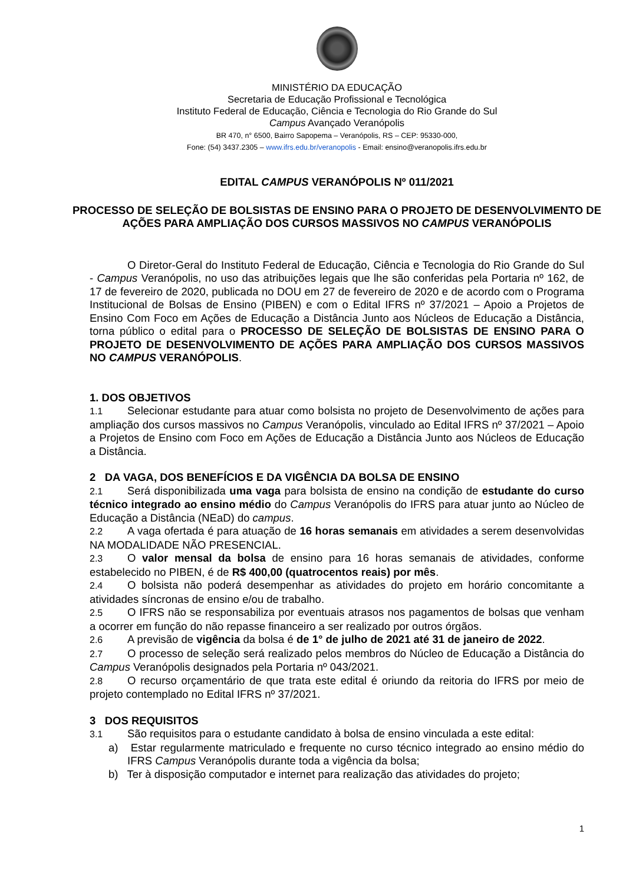MINISTÉRIO DA EDUCAÇÃO
Secretaria de Educação Profissional e Tecnológica
Instituto Federal de Educação, Ciência e Tecnologia do Rio Grande do Sul
Campus Avançado Veranópolis
BR 470, n° 6500, Bairro Sapopema – Veranópolis, RS – CEP: 95330-000,
Fone: (54) 3437.2305 – www.ifrs.edu.br/veranopolis - Email: ensino@veranopolis.ifrs.edu.br
EDITAL CAMPUS VERANÓPOLIS Nº 011/2021
PROCESSO DE SELEÇÃO DE BOLSISTAS DE ENSINO PARA O PROJETO DE DESENVOLVIMENTO DE AÇÕES PARA AMPLIAÇÃO DOS CURSOS MASSIVOS NO CAMPUS VERANÓPOLIS
O Diretor-Geral do Instituto Federal de Educação, Ciência e Tecnologia do Rio Grande do Sul - Campus Veranópolis, no uso das atribuições legais que lhe são conferidas pela Portaria nº 162, de 17 de fevereiro de 2020, publicada no DOU em 27 de fevereiro de 2020 e de acordo com o Programa Institucional de Bolsas de Ensino (PIBEN) e com o Edital IFRS nº 37/2021 – Apoio a Projetos de Ensino Com Foco em Ações de Educação a Distância Junto aos Núcleos de Educação a Distância, torna público o edital para o PROCESSO DE SELEÇÃO DE BOLSISTAS DE ENSINO PARA O PROJETO DE DESENVOLVIMENTO DE AÇÕES PARA AMPLIAÇÃO DOS CURSOS MASSIVOS NO CAMPUS VERANÓPOLIS.
1. DOS OBJETIVOS
1.1 Selecionar estudante para atuar como bolsista no projeto de Desenvolvimento de ações para ampliação dos cursos massivos no Campus Veranópolis, vinculado ao Edital IFRS nº 37/2021 – Apoio a Projetos de Ensino com Foco em Ações de Educação a Distância Junto aos Núcleos de Educação a Distância.
2 DA VAGA, DOS BENEFÍCIOS E DA VIGÊNCIA DA BOLSA DE ENSINO
2.1 Será disponibilizada uma vaga para bolsista de ensino na condição de estudante do curso técnico integrado ao ensino médio do Campus Veranópolis do IFRS para atuar junto ao Núcleo de Educação a Distância (NEaD) do campus.
2.2 A vaga ofertada é para atuação de 16 horas semanais em atividades a serem desenvolvidas NA MODALIDADE NÃO PRESENCIAL.
2.3 O valor mensal da bolsa de ensino para 16 horas semanais de atividades, conforme estabelecido no PIBEN, é de R$ 400,00 (quatrocentos reais) por mês.
2.4 O bolsista não poderá desempenhar as atividades do projeto em horário concomitante a atividades síncronas de ensino e/ou de trabalho.
2.5 O IFRS não se responsabiliza por eventuais atrasos nos pagamentos de bolsas que venham a ocorrer em função do não repasse financeiro a ser realizado por outros órgãos.
2.6 A previsão de vigência da bolsa é de 1° de julho de 2021 até 31 de janeiro de 2022.
2.7 O processo de seleção será realizado pelos membros do Núcleo de Educação a Distância do Campus Veranópolis designados pela Portaria nº 043/2021.
2.8 O recurso orçamentário de que trata este edital é oriundo da reitoria do IFRS por meio de projeto contemplado no Edital IFRS nº 37/2021.
3 DOS REQUISITOS
3.1 São requisitos para o estudante candidato à bolsa de ensino vinculada a este edital:
a) Estar regularmente matriculado e frequente no curso técnico integrado ao ensino médio do IFRS Campus Veranópolis durante toda a vigência da bolsa;
b) Ter à disposição computador e internet para realização das atividades do projeto;
1